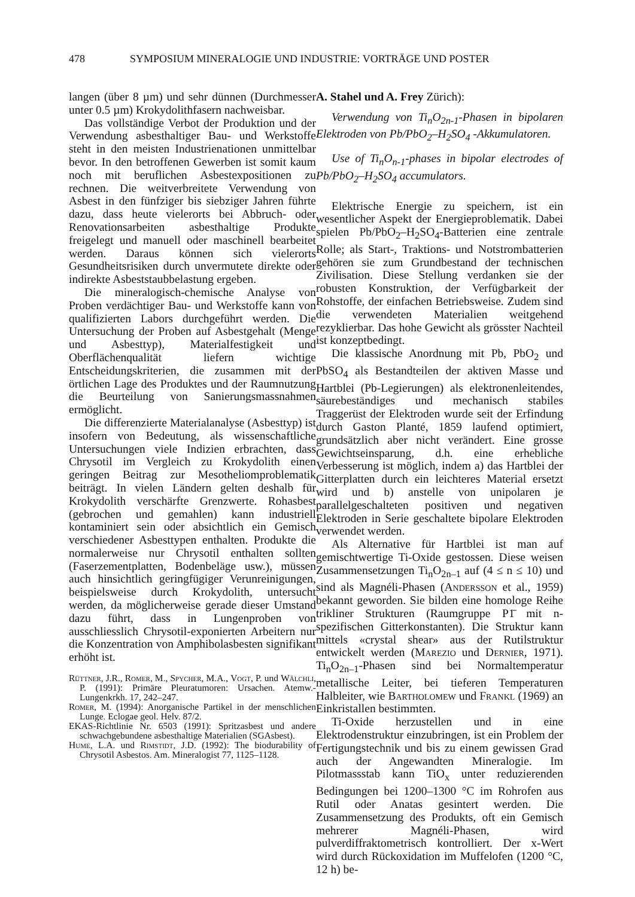478 SYMPOSIUM MINERALOGIE UND INDUSTRIE: VORTRÄGE UND POSTER
langen (über 8 µm) und sehr dünnen (Durchmesser unter 0.5 µm) Krokydolithfasern nachweisbar.
Das vollständige Verbot der Produktion und der Verwendung asbesthaltiger Bau- und Werkstoffe steht in den meisten Industrienationen unmittelbar bevor. In den betroffenen Gewerben ist somit kaum noch mit beruflichen Asbestexpositionen zu rechnen. Die weitverbreitete Verwendung von Asbest in den fünfziger bis siebziger Jahren führte dazu, dass heute vielerorts bei Abbruch- oder Renovationsarbeiten asbesthaltige Produkte freigelegt und manuell oder maschinell bearbeitet werden. Daraus können sich vielerorts Gesundheitsrisiken durch unvermutete direkte oder indirekte Asbeststaubbelastung ergeben.
Die mineralogisch-chemische Analyse von Proben verdächtiger Bau- und Werkstoffe kann von qualifizierten Labors durchgeführt werden. Die Untersuchung der Proben auf Asbestgehalt (Menge und Asbesttyp), Materialfestigkeit und Oberflächenqualität liefern wichtige Entscheidungskriterien, die zusammen mit der örtlichen Lage des Produktes und der Raumnutzung die Beurteilung von Sanierungsmassnahmen ermöglicht.
Die differenzierte Materialanalyse (Asbesttyp) ist insofern von Bedeutung, als wissenschaftliche Untersuchungen viele Indizien erbrachten, dass Chrysotil im Vergleich zu Krokydolith einen geringen Beitrag zur Mesotheliomproblematik beiträgt. In vielen Ländern gelten deshalb für Krokydolith verschärfte Grenzwerte. Rohasbest (gebrochen und gemahlen) kann industriell kontaminiert sein oder absichtlich ein Gemisch verschiedener Asbesttypen enthalten. Produkte die normalerweise nur Chrysotil enthalten sollten (Faserzementplatten, Bodenbeläge usw.), müssen auch hinsichtlich geringfügiger Verunreinigungen, beispielsweise durch Krokydolith, untersucht werden, da möglicherweise gerade dieser Umstand dazu führt, dass in Lungenproben von ausschliesslich Chrysotil-exponierten Arbeitern nur die Konzentration von Amphibolasbesten signifikant erhöht ist.
Rüttner, J.R., Romer, M., Spycher, M.A., Vogt, P. und Wälchli, P. (1991): Primäre Pleuratumoren: Ursachen. Atemw.-Lungenkrkh. 17, 242–247.
Romer, M. (1994): Anorganische Partikel in der menschlichen Lunge. Eclogae geol. Helv. 87/2.
EKAS-Richtlinie Nr. 6503 (1991): Spritzasbest und andere schwachgebundene asbesthaltige Materialien (SGAsbest).
Hume, L.A. und Rimstidt, J.D. (1992): The biodurability of Chrysotil Asbestos. Am. Mineralogist 77, 1125–1128.
A. Stahel und A. Frey Zürich):
Verwendung von Ti<sub>n</sub>O<sub>2n-1</sub>-Phasen in bipolaren Elektroden von Pb/PbO<sub>2</sub>–H<sub>2</sub>SO<sub>4</sub> -Akkumulatoren.
Use of Ti<sub>n</sub>O<sub>n-1</sub>-phases in bipolar electrodes of Pb/PbO<sub>2</sub>–H<sub>2</sub>SO<sub>4</sub> accumulators.
Elektrische Energie zu speichern, ist ein wesentlicher Aspekt der Energieproblematik. Dabei spielen Pb/PbO<sub>2</sub>–H<sub>2</sub>SO<sub>4</sub>-Batterien eine zentrale Rolle; als Start-, Traktions- und Notstrombatterien gehören sie zum Grundbestand der technischen Zivilisation. Diese Stellung verdanken sie der robusten Konstruktion, der Verfügbarkeit der Rohstoffe, der einfachen Betriebsweise. Zudem sind die verwendeten Materialien weitgehend rezyklierbar. Das hohe Gewicht als grösster Nachteil ist konzeptbedingt.
Die klassische Anordnung mit Pb, PbO<sub>2</sub> und PbSO<sub>4</sub> als Bestandteilen der aktiven Masse und Hartblei (Pb-Legierungen) als elektronenleitendes, säurebeständiges und mechanisch stabiles Traggerüst der Elektroden wurde seit der Erfindung durch Gaston Planté, 1859 laufend optimiert, grundsätzlich aber nicht verändert. Eine grosse Gewichtseinsparung, d.h. eine erhebliche Verbesserung ist möglich, indem a) das Hartblei der Gitterplatten durch ein leichteres Material ersetzt wird und b) anstelle von unipolaren je parallelgeschalteten positiven und negativen Elektroden in Serie geschaltete bipolare Elektroden verwendet werden.
Als Alternative für Hartblei ist man auf gemischtwertige Ti-Oxide gestossen. Diese weisen Zusammensetzungen Ti<sub>n</sub>O<sub>2n–1</sub> auf (4 ≤ n ≤ 10) und sind als Magnéli-Phasen (Andersson et al., 1959) bekannt geworden. Sie bilden eine homologe Reihe trikliner Strukturen (Raumgruppe P1̄ mit n-spezifischen Gitterkonstanten). Die Struktur kann mittels «crystal shear» aus der Rutilstruktur entwickelt werden (Marezio und Dernier, 1971). Ti<sub>n</sub>O<sub>2n–1</sub>-Phasen sind bei Normaltemperatur metallische Leiter, bei tieferen Temperaturen Halbleiter, wie Bartholomew und Frankl (1969) an Einkristallen bestimmten.
Ti-Oxide herzustellen und in eine Elektrodenstruktur einzubringen, ist ein Problem der Fertigungstechnik und bis zu einem gewissen Grad auch der Angewandten Mineralogie. Im Pilotmassstab kann TiO<sub>x</sub> unter reduzierenden Bedingungen bei 1200–1300 °C im Rohrofen aus Rutil oder Anatas gesintert werden. Die Zusammensetzung des Produkts, oft ein Gemisch mehrerer Magnéli-Phasen, wird pulverdiffraktometrisch kontrolliert. Der x-Wert wird durch Rückoxidation im Muffelofen (1200 °C, 12 h) be-